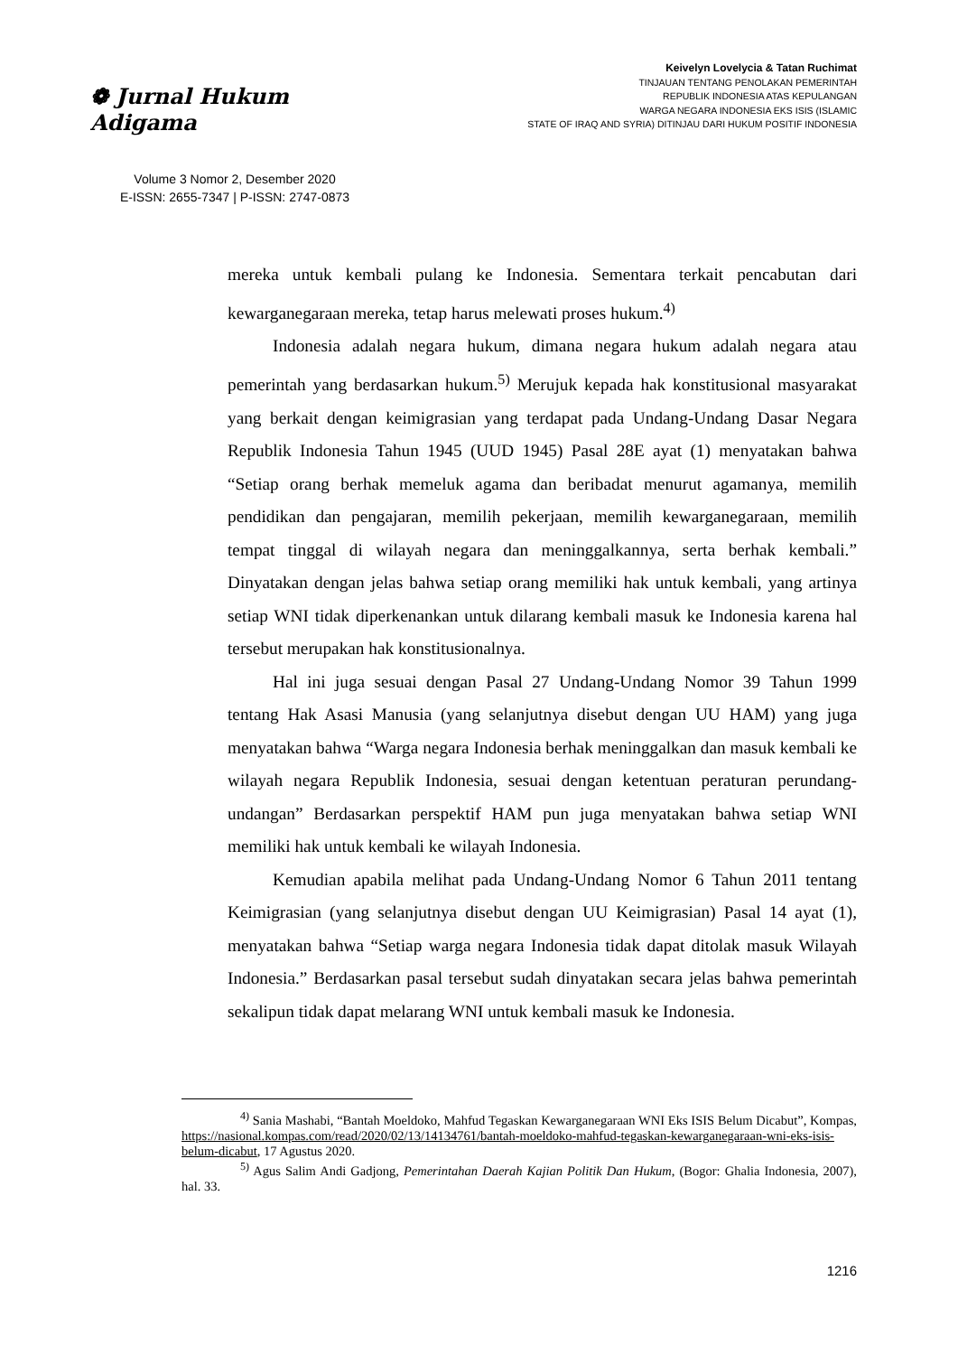❁ Jurnal Hukum Adigama
Volume 3 Nomor 2, Desember 2020
E-ISSN: 2655-7347 | P-ISSN: 2747-0873
Keivelyn Lovelycia & Tatan Ruchimat
TINJAUAN TENTANG PENOLAKAN PEMERINTAH
REPUBLIK INDONESIA ATAS KEPULANGAN
WARGA NEGARA INDONESIA EKS ISIS (ISLAMIC
STATE OF IRAQ AND SYRIA) DITINJAU DARI HUKUM POSITIF INDONESIA
mereka untuk kembali pulang ke Indonesia. Sementara terkait pencabutan dari kewarganegaraan mereka, tetap harus melewati proses hukum.<sup>4)</sup>
Indonesia adalah negara hukum, dimana negara hukum adalah negara atau pemerintah yang berdasarkan hukum.<sup>5)</sup> Merujuk kepada hak konstitusional masyarakat yang berkait dengan keimigrasian yang terdapat pada Undang-Undang Dasar Negara Republik Indonesia Tahun 1945 (UUD 1945) Pasal 28E ayat (1) menyatakan bahwa “Setiap orang berhak memeluk agama dan beribadat menurut agamanya, memilih pendidikan dan pengajaran, memilih pekerjaan, memilih kewarganegaraan, memilih tempat tinggal di wilayah negara dan meninggalkannya, serta berhak kembali.” Dinyatakan dengan jelas bahwa setiap orang memiliki hak untuk kembali, yang artinya setiap WNI tidak diperkenankan untuk dilarang kembali masuk ke Indonesia karena hal tersebut merupakan hak konstitusionalnya.
Hal ini juga sesuai dengan Pasal 27 Undang-Undang Nomor 39 Tahun 1999 tentang Hak Asasi Manusia (yang selanjutnya disebut dengan UU HAM) yang juga menyatakan bahwa “Warga negara Indonesia berhak meninggalkan dan masuk kembali ke wilayah negara Republik Indonesia, sesuai dengan ketentuan peraturan perundang-undangan” Berdasarkan perspektif HAM pun juga menyatakan bahwa setiap WNI memiliki hak untuk kembali ke wilayah Indonesia.
Kemudian apabila melihat pada Undang-Undang Nomor 6 Tahun 2011 tentang Keimigrasian (yang selanjutnya disebut dengan UU Keimigrasian) Pasal 14 ayat (1), menyatakan bahwa “Setiap warga negara Indonesia tidak dapat ditolak masuk Wilayah Indonesia.” Berdasarkan pasal tersebut sudah dinyatakan secara jelas bahwa pemerintah sekalipun tidak dapat melarang WNI untuk kembali masuk ke Indonesia.
<sup>4)</sup> Sania Mashabi, “Bantah Moeldoko, Mahfud Tegaskan Kewarganegaraan WNI Eks ISIS Belum Dicabut”, Kompas, https://nasional.kompas.com/read/2020/02/13/14134761/bantah-moeldoko-mahfud-tegaskan-kewarganegaraan-wni-eks-isis-belum-dicabut, 17 Agustus 2020.
<sup>5)</sup> Agus Salim Andi Gadjong, Pemerintahan Daerah Kajian Politik Dan Hukum, (Bogor: Ghalia Indonesia, 2007), hal. 33.
1216